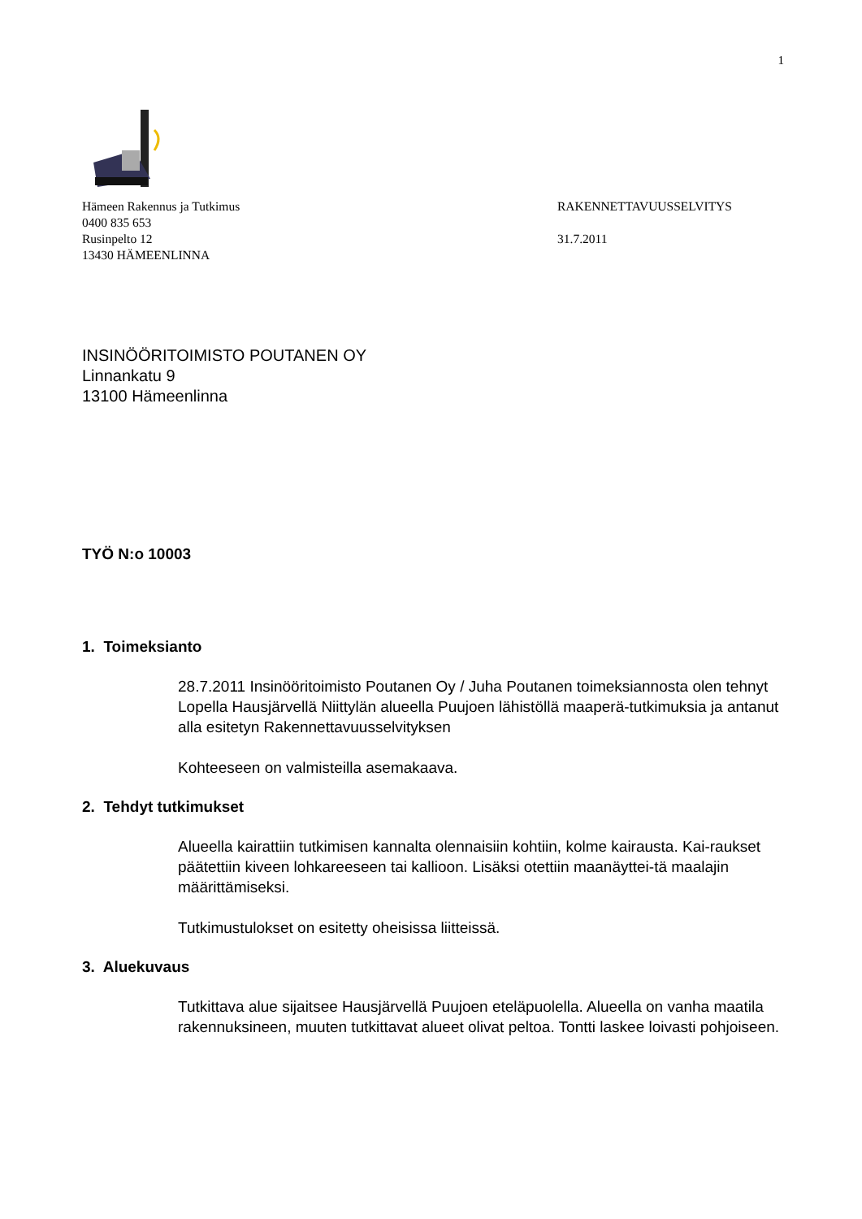1
Hämeen Rakennus ja Tutkimus
0400 835 653
Rusinpelto 12
13430 HÄMEENLINNA
RAKENNETTAVUUSSELVITYS
31.7.2011
INSINÖÖRITOIMISTO POUTANEN OY
Linnankatu 9
13100 Hämeenlinna
TYÖ N:o 10003
1. Toimeksianto
28.7.2011 Insinööritoimisto Poutanen Oy / Juha Poutanen toimeksiannosta olen tehnyt Lopella Hausjärvellä Niittylän alueella Puujoen lähistöllä maaperä-tutkimuksia ja antanut alla esitetyn Rakennettavuusselvityksen
Kohteeseen on valmisteilla asemakaava.
2. Tehdyt tutkimukset
Alueella kairattiin tutkimisen kannalta olennaisiin kohtiin, kolme kairausta. Kai-raukset päätettiin kiveen lohkareeseen tai kallioon. Lisäksi otettiin maanäyttei-tä maalajin määrittämiseksi.
Tutkimustulokset on esitetty oheisissa liitteissä.
3. Aluekuvaus
Tutkittava alue sijaitsee Hausjärvellä Puujoen eteläpuolella. Alueella on vanha maatila rakennuksineen, muuten tutkittavat alueet olivat peltoa. Tontti laskee loivasti pohjoiseen.